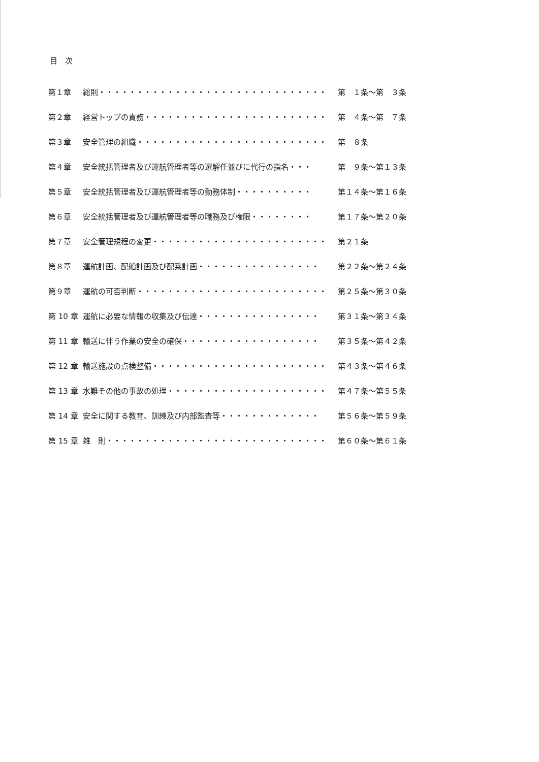目　次
第１章 総則・・・・・・・・・・・・・・・・・・・・・・・・・・・・・・ 第　１条～第　３条
第２章 経営トップの責務・・・・・・・・・・・・・・・・・・・・・・・・ 第　４条～第　７条
第３章 安全管理の組織・・・・・・・・・・・・・・・・・・・・・・・・・ 第　８条
第４章 安全統括管理者及び運航管理者等の選解任並びに代行の指名・・・ 第　９条～第１３条
第５章 安全統括管理者及び運航管理者等の勤務体制・・・・・・・・・・ 第１４条～第１６条
第６章 安全統括管理者及び運航管理者等の職務及び権限・・・・・・・・ 第１７条～第２０条
第７章 安全管理規程の変更・・・・・・・・・・・・・・・・・・・・・・・ 第２１条
第８章 運航計画、配船計画及び配乗計画・・・・・・・・・・・・・・・・ 第２２条～第２４条
第９章 運航の可否判断・・・・・・・・・・・・・・・・・・・・・・・・・ 第２５条～第３０条
第 10 章 運航に必要な情報の収集及び伝達・・・・・・・・・・・・・・・・ 第３１条～第３４条
第 11 章 輸送に伴う作業の安全の確保・・・・・・・・・・・・・・・・・・ 第３５条～第４２条
第 12 章 輸送施設の点検整備・・・・・・・・・・・・・・・・・・・・・・・ 第４３条～第４６条
第 13 章 水難その他の事故の処理・・・・・・・・・・・・・・・・・・・・・ 第４７条～第５５条
第 14 章 安全に関する教育、訓練及び内部監査等・・・・・・・・・・・・・ 第５６条～第５９条
第 15 章 雑　則・・・・・・・・・・・・・・・・・・・・・・・・・・・・・ 第６０条～第６１条